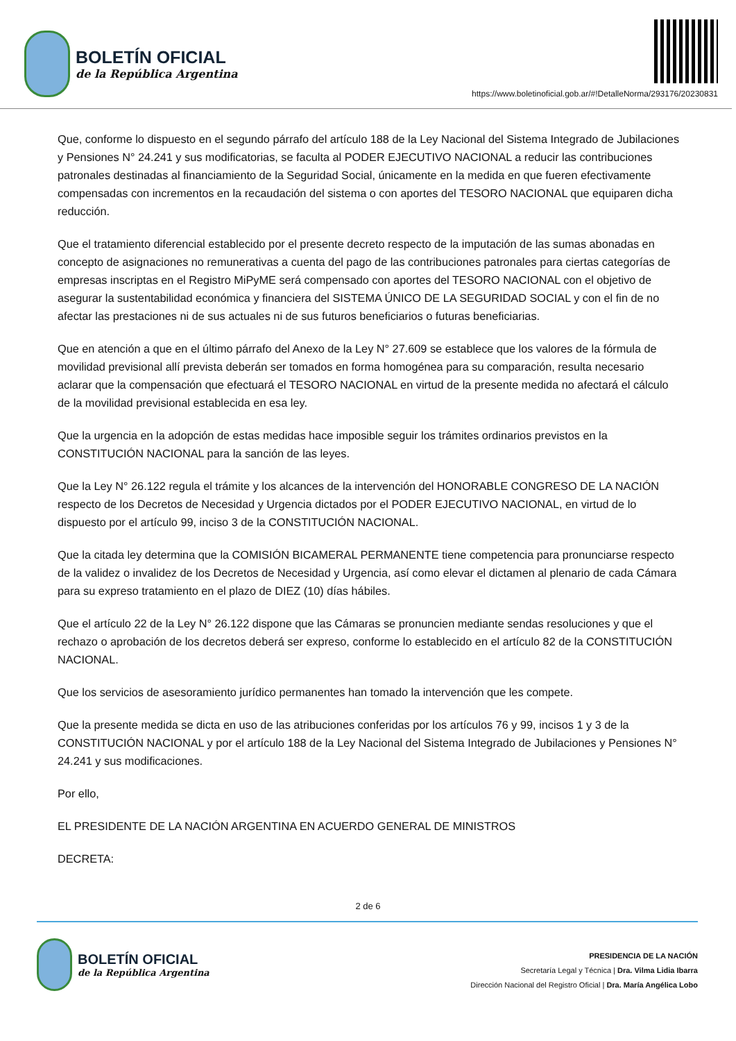BOLETÍN OFICIAL
de la República Argentina
https://www.boletinoficial.gob.ar/#!DetalleNorma/293176/20230831
Que, conforme lo dispuesto en el segundo párrafo del artículo 188 de la Ley Nacional del Sistema Integrado de Jubilaciones y Pensiones N° 24.241 y sus modificatorias, se faculta al PODER EJECUTIVO NACIONAL a reducir las contribuciones patronales destinadas al financiamiento de la Seguridad Social, únicamente en la medida en que fueren efectivamente compensadas con incrementos en la recaudación del sistema o con aportes del TESORO NACIONAL que equiparen dicha reducción.
Que el tratamiento diferencial establecido por el presente decreto respecto de la imputación de las sumas abonadas en concepto de asignaciones no remunerativas a cuenta del pago de las contribuciones patronales para ciertas categorías de empresas inscriptas en el Registro MiPyME será compensado con aportes del TESORO NACIONAL con el objetivo de asegurar la sustentabilidad económica y financiera del SISTEMA ÚNICO DE LA SEGURIDAD SOCIAL y con el fin de no afectar las prestaciones ni de sus actuales ni de sus futuros beneficiarios o futuras beneficiarias.
Que en atención a que en el último párrafo del Anexo de la Ley N° 27.609 se establece que los valores de la fórmula de movilidad previsional allí prevista deberán ser tomados en forma homogénea para su comparación, resulta necesario aclarar que la compensación que efectuará el TESORO NACIONAL en virtud de la presente medida no afectará el cálculo de la movilidad previsional establecida en esa ley.
Que la urgencia en la adopción de estas medidas hace imposible seguir los trámites ordinarios previstos en la CONSTITUCIÓN NACIONAL para la sanción de las leyes.
Que la Ley N° 26.122 regula el trámite y los alcances de la intervención del HONORABLE CONGRESO DE LA NACIÓN respecto de los Decretos de Necesidad y Urgencia dictados por el PODER EJECUTIVO NACIONAL, en virtud de lo dispuesto por el artículo 99, inciso 3 de la CONSTITUCIÓN NACIONAL.
Que la citada ley determina que la COMISIÓN BICAMERAL PERMANENTE tiene competencia para pronunciarse respecto de la validez o invalidez de los Decretos de Necesidad y Urgencia, así como elevar el dictamen al plenario de cada Cámara para su expreso tratamiento en el plazo de DIEZ (10) días hábiles.
Que el artículo 22 de la Ley N° 26.122 dispone que las Cámaras se pronuncien mediante sendas resoluciones y que el rechazo o aprobación de los decretos deberá ser expreso, conforme lo establecido en el artículo 82 de la CONSTITUCIÓN NACIONAL.
Que los servicios de asesoramiento jurídico permanentes han tomado la intervención que les compete.
Que la presente medida se dicta en uso de las atribuciones conferidas por los artículos 76 y 99, incisos 1 y 3 de la CONSTITUCIÓN NACIONAL y por el artículo 188 de la Ley Nacional del Sistema Integrado de Jubilaciones y Pensiones N° 24.241 y sus modificaciones.
Por ello,
EL PRESIDENTE DE LA NACIÓN ARGENTINA EN ACUERDO GENERAL DE MINISTROS
DECRETA:
2 de 6
BOLETÍN OFICIAL
de la República Argentina
PRESIDENCIA DE LA NACIÓN
Secretaría Legal y Técnica | Dra. Vilma Lidia Ibarra
Dirección Nacional del Registro Oficial | Dra. María Angélica Lobo